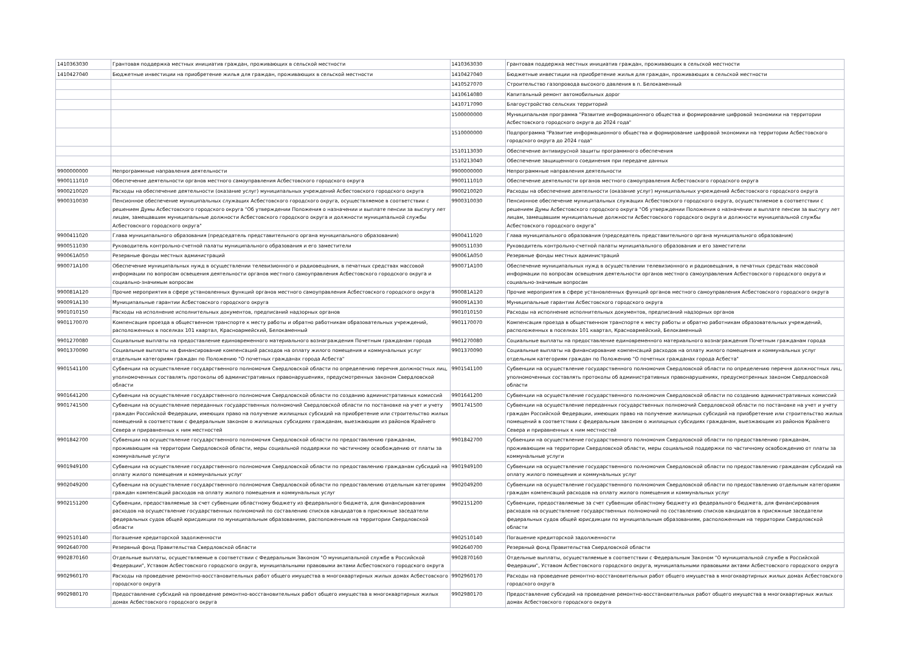| 1410363030 | Грантовая поддержка местных инициатив граждан, проживающих в сельской местности | 1410363030 | Грантовая поддержка местных инициатив граждан, проживающих в сельской местности |
| 1410427040 | Бюджетные инвестиции на приобретение жилья для граждан, проживающих в сельской местности | 1410427040 | Бюджетные инвестиции на приобретение жилья для граждан, проживающих в сельской местности |
| | | 1410527070 | Строительство газопровода высокого давления в п. Белокаменный |
| | | 1410614080 | Капитальный ремонт автомобильных дорог |
| | | 1410717090 | Благоустройство сельских территорий |
| | | 1500000000 | Муниципальная программа "Развитие информационного общества и формирование цифровой экономики на территории Асбестовского городского округа до 2024 года" |
| | | 1510000000 | Подпрограмма "Развитие информационного общества и формирование цифровой экономики на территории Асбестовского городского округа до 2024 года" |
| | | 1510113030 | Обеспечение антивирусной защиты программного обеспечения |
| | | 1510213040 | Обеспечение защищенного соединения при передаче данных |
| 9900000000 | Непрограммные направления деятельности | 9900000000 | Непрограммные направления деятельности |
| 9900111010 | Обеспечение деятельности органов местного самоуправления Асбестовского городского округа | 9900111010 | Обеспечение деятельности органов местного самоуправления Асбестовского городского округа |
| 9900210020 | Расходы на обеспечение деятельности (оказание услуг) муниципальных учреждений Асбестовского городского округа | 9900210020 | Расходы на обеспечение деятельности (оказание услуг) муниципальных учреждений Асбестовского городского округа |
| 9900310030 | Пенсионное обеспечение муниципальных служащих Асбестовского городского округа, осуществляемое в соответствии с решением Думы Асбестовского городского округа "Об утверждении Положения о назначении и выплате пенсии за выслугу лет лицам, замещавшим муниципальные должности Асбестовского городского округа и должности муниципальной службы Асбестовского городского округа" | 9900310030 | Пенсионное обеспечение муниципальных служащих Асбестовского городского округа, осуществляемое в соответствии с решением Думы Асбестовского городского округа "Об утверждении Положения о назначении и выплате пенсии за выслугу лет лицам, замещавшим муниципальные должности Асбестовского городского округа и должности муниципальной службы Асбестовского городского округа" |
| 9900411020 | Глава муниципального образования (председатель представительного органа муниципального образования) | 9900411020 | Глава муниципального образования (председатель представительного органа муниципального образования) |
| 9900511030 | Руководитель контрольно-счетной палаты муниципального образования и его заместители | 9900511030 | Руководитель контрольно-счетной палаты муниципального образования и его заместители |
| 990061А050 | Резервные фонды местных администраций | 990061А050 | Резервные фонды местных администраций |
| 990071А100 | Обеспечение муниципальных нужд в осуществлении телевизионного и радиовещания, в печатных средствах массовой информации по вопросам освещения деятельности органов местного самоуправления Асбестовского городского округа и социально-значимым вопросам | 990071А100 | Обеспечение муниципальных нужд в осуществлении телевизионного и радиовещания, в печатных средствах массовой информации по вопросам освещения деятельности органов местного самоуправления Асбестовского городского округа и социально-значимым вопросам |
| 990081А120 | Прочие мероприятия в сфере установленных функций органов местного самоуправления Асбестовского городского округа | 990081А120 | Прочие мероприятия в сфере установленных функций органов местного самоуправления Асбестовского городского округа |
| 990091А130 | Муниципальные гарантии Асбестовского городского округа | 990091А130 | Муниципальные гарантии Асбестовского городского округа |
| 9901010150 | Расходы на исполнение исполнительных документов, предписаний надзорных органов | 9901010150 | Расходы на исполнение исполнительных документов, предписаний надзорных органов |
| 9901170070 | Компенсация проезда в общественном транспорте к месту работы и обратно работникам образовательных учреждений, расположенных в поселках 101 квартал, Красноармейский, Белокаменный | 9901170070 | Компенсация проезда в общественном транспорте к месту работы и обратно работникам образовательных учреждений, расположенных в поселках 101 квартал, Красноармейский, Белокаменный |
| 9901270080 | Социальные выплаты на предоставление единовременного материального вознаграждения Почетным гражданам города | 9901270080 | Социальные выплаты на предоставление единовременного материального вознаграждения Почетным гражданам города |
| 9901370090 | Социальные выплаты на финансирование компенсаций расходов на оплату жилого помещения и коммунальных услуг отдельным категориям граждан по Положению "О почетных гражданах города Асбеста" | 9901370090 | Социальные выплаты на финансирование компенсаций расходов на оплату жилого помещения и коммунальных услуг отдельным категориям граждан по Положению "О почетных гражданах города Асбеста" |
| 9901541100 | Субвенции на осуществление государственного полномочия Свердловской области по определению перечня должностных лиц, уполномоченных составлять протоколы об административных правонарушениях, предусмотренных законом Свердловской области | 9901541100 | Субвенции на осуществление государственного полномочия Свердловской области по определению перечня должностных лиц, уполномоченных составлять протоколы об административных правонарушениях, предусмотренных законом Свердловской области |
| 9901641200 | Субвенции на осуществление государственного полномочия Свердловской области по созданию административных комиссий | 9901641200 | Субвенции на осуществление государственного полномочия Свердловской области по созданию административных комиссий |
| 9901741500 | Субвенции на осуществление переданных государственных полномочий Свердловской области по постановке на учет и учету граждан Российской Федерации, имеющих право на получение жилищных субсидий на приобретение или строительство жилых помещений в соответствии с федеральным законом о жилищных субсидиях гражданам, выезжающим из районов Крайнего Севера и приравненных к ним местностей | 9901741500 | Субвенции на осуществление переданных государственных полномочий Свердловской области по постановке на учет и учету граждан Российской Федерации, имеющих право на получение жилищных субсидий на приобретение или строительство жилых помещений в соответствии с федеральным законом о жилищных субсидиях гражданам, выезжающим из районов Крайнего Севера и приравненных к ним местностей |
| 9901842700 | Субвенции на осуществление государственного полномочия Свердловской области по предоставлению гражданам, проживающим на территории Свердловской области, меры социальной поддержки по частичному освобождению от платы за коммунальные услуги | 9901842700 | Субвенции на осуществление государственного полномочия Свердловской области по предоставлению гражданам, проживающим на территории Свердловской области, меры социальной поддержки по частичному освобождению от платы за коммунальные услуги |
| 9901949100 | Субвенции на осуществление государственного полномочия Свердловской области по предоставлению гражданам субсидий на оплату жилого помещения и коммунальных услуг | 9901949100 | Субвенции на осуществление государственного полномочия Свердловской области по предоставлению гражданам субсидий на оплату жилого помещения и коммунальных услуг |
| 9902049200 | Субвенции на осуществление государственного полномочия Свердловской области по предоставлению отдельным категориям граждан компенсаций расходов на оплату жилого помещения и коммунальных услуг | 9902049200 | Субвенции на осуществление государственного полномочия Свердловской области по предоставлению отдельным категориям граждан компенсаций расходов на оплату жилого помещения и коммунальных услуг |
| 9902151200 | Субвенции, предоставляемые за счет субвенции областному бюджету из федерального бюджета, для финансирования расходов на осуществление государственных полномочий по составлению списков кандидатов в присяжные заседатели федеральных судов общей юрисдикции по муниципальным образованиям, расположенным на территории Свердловской области | 9902151200 | Субвенции, предоставляемые за счет субвенции областному бюджету из федерального бюджета, для финансирования расходов на осуществление государственных полномочий по составлению списков кандидатов в присяжные заседатели федеральных судов общей юрисдикции по муниципальным образованиям, расположенным на территории Свердловской области |
| 9902510140 | Погашение кредиторской задолженности | 9902510140 | Погашение кредиторской задолженности |
| 9902640700 | Резервный фонд Правительства Свердловской области | 9902640700 | Резервный фонд Правительства Свердловской области |
| 9902870160 | Отдельные выплаты, осуществляемые в соответствии с Федеральным Законом "О муниципальной службе в Российской Федерации", Уставом Асбестовского городского округа, муниципальными правовыми актами Асбестовского городского округа | 9902870160 | Отдельные выплаты, осуществляемые в соответствии с Федеральным Законом "О муниципальной службе в Российской Федерации", Уставом Асбестовского городского округа, муниципальными правовыми актами Асбестовского городского округа |
| 9902960170 | Расходы на проведение ремонтно-восстановительных работ общего имущества в многоквартирных жилых домах Асбестовского городского округа | 9902960170 | Расходы на проведение ремонтно-восстановительных работ общего имущества в многоквартирных жилых домах Асбестовского городского округа |
| 9902980170 | Предоставление субсидий на проведение ремонтно-восстановительных работ общего имущества в многоквартирных жилых домах Асбестовского городского округа | 9902980170 | Предоставление субсидий на проведение ремонтно-восстановительных работ общего имущества в многоквартирных жилых домах Асбестовского городского округа |